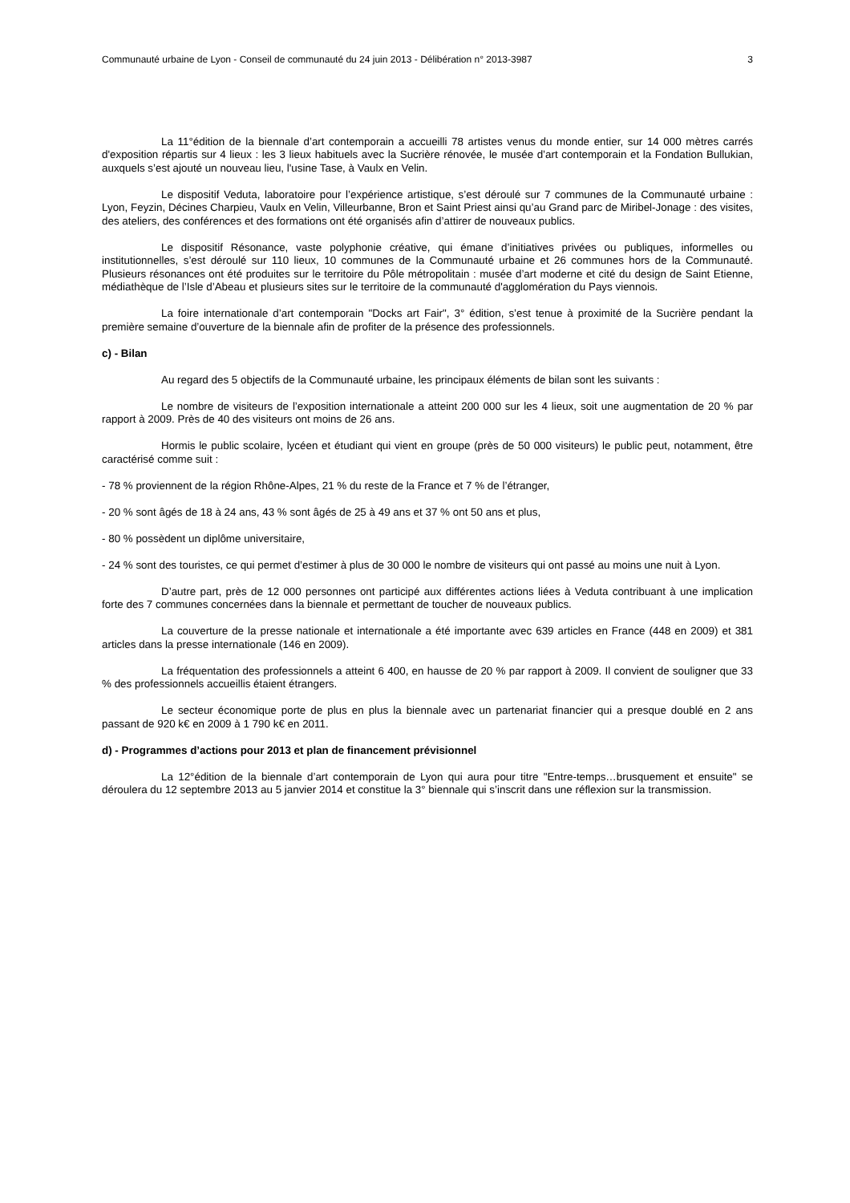Communauté urbaine de Lyon - Conseil de communauté du 24 juin 2013 - Délibération n° 2013-3987 3
La 11°édition de la biennale d’art contemporain a accueilli 78 artistes venus du monde entier, sur 14 000 mètres carrés d'exposition répartis sur 4 lieux : les 3 lieux habituels avec la Sucrière rénovée, le musée d’art contemporain et la Fondation Bullukian, auxquels s’est ajouté un nouveau lieu, l'usine Tase, à Vaulx en Velin.
Le dispositif Veduta, laboratoire pour l’expérience artistique, s’est déroulé sur 7 communes de la Communauté urbaine : Lyon, Feyzin, Décines Charpieu, Vaulx en Velin, Villeurbanne, Bron et Saint Priest ainsi qu’au Grand parc de Miribel-Jonage : des visites, des ateliers, des conférences et des formations ont été organisés afin d’attirer de nouveaux publics.
Le dispositif Résonance, vaste polyphonie créative, qui émane d’initiatives privées ou publiques, informelles ou institutionnelles, s’est déroulé sur 110 lieux, 10 communes de la Communauté urbaine et 26 communes hors de la Communauté. Plusieurs résonances ont été produites sur le territoire du Pôle métropolitain : musée d’art moderne et cité du design de Saint Etienne, médiathèque de l’Isle d’Abeau et plusieurs sites sur le territoire de la communauté d'agglomération du Pays viennois.
La foire internationale d’art contemporain "Docks art Fair", 3° édition, s’est tenue à proximité de la Sucrière pendant la première semaine d’ouverture de la biennale afin de profiter de la présence des professionnels.
c) - Bilan
Au regard des 5 objectifs de la Communauté urbaine, les principaux éléments de bilan sont les suivants :
Le nombre de visiteurs de l’exposition internationale a atteint 200 000 sur les 4 lieux, soit une augmentation de 20 % par rapport à 2009. Près de 40 des visiteurs ont moins de 26 ans.
Hormis le public scolaire, lycéen et étudiant qui vient en groupe (près de 50 000 visiteurs) le public peut, notamment, être caractérisé comme suit :
- 78 % proviennent de la région Rhône-Alpes, 21 % du reste de la France et 7 % de l’étranger,
- 20 % sont âgés de 18 à 24 ans, 43 % sont âgés de 25 à 49 ans et 37 % ont 50 ans et plus,
- 80 % possèdent un diplôme universitaire,
- 24 % sont des touristes, ce qui permet d’estimer à plus de 30 000 le nombre de visiteurs qui ont passé au moins une nuit à Lyon.
D’autre part, près de 12 000 personnes ont participé aux différentes actions liées à Veduta contribuant à une implication forte des 7 communes concernées dans la biennale et permettant de toucher de nouveaux publics.
La couverture de la presse nationale et internationale a été importante avec 639 articles en France (448 en 2009) et 381 articles dans la presse internationale (146 en 2009).
La fréquentation des professionnels a atteint 6 400, en hausse de 20 % par rapport à 2009. Il convient de souligner que 33 % des professionnels accueillis étaient étrangers.
Le secteur économique porte de plus en plus la biennale avec un partenariat financier qui a presque doublé en 2 ans passant de 920 k€ en 2009 à 1 790 k€ en 2011.
d) - Programmes d’actions pour 2013 et plan de financement prévisionnel
La 12°édition de la biennale d’art contemporain de Lyon qui aura pour titre "Entre-temps…brusquement et ensuite" se déroulera du 12 septembre 2013 au 5 janvier 2014 et constitue la 3° biennale qui s’inscrit dans une réflexion sur la transmission.